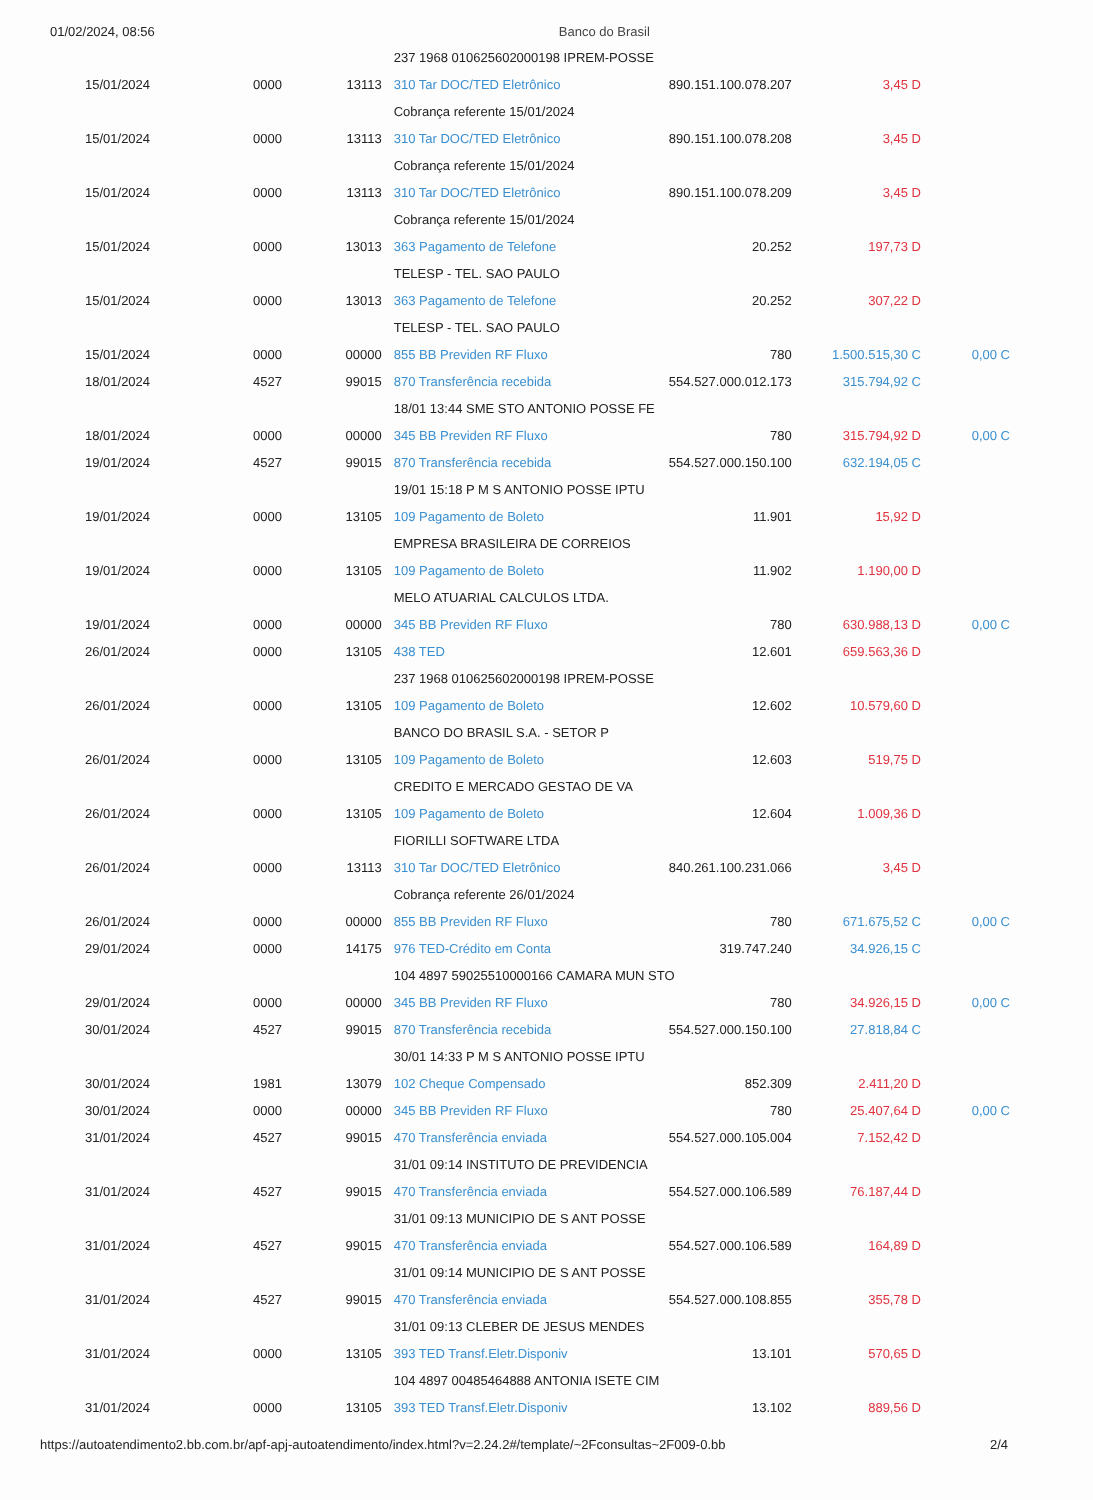01/02/2024, 08:56 Banco do Brasil
| | | | 237 1968 010625602000198 IPREM-POSSE | | | |
| 15/01/2024 | 0000 | 13113 | 310 Tar DOC/TED Eletrônico | 890.151.100.078.207 | 3,45 D | |
| | | | Cobrança referente 15/01/2024 | | | |
| 15/01/2024 | 0000 | 13113 | 310 Tar DOC/TED Eletrônico | 890.151.100.078.208 | 3,45 D | |
| | | | Cobrança referente 15/01/2024 | | | |
| 15/01/2024 | 0000 | 13113 | 310 Tar DOC/TED Eletrônico | 890.151.100.078.209 | 3,45 D | |
| | | | Cobrança referente 15/01/2024 | | | |
| 15/01/2024 | 0000 | 13013 | 363 Pagamento de Telefone | 20.252 | 197,73 D | |
| | | | TELESP - TEL. SAO PAULO | | | |
| 15/01/2024 | 0000 | 13013 | 363 Pagamento de Telefone | 20.252 | 307,22 D | |
| | | | TELESP - TEL. SAO PAULO | | | |
| 15/01/2024 | 0000 | 00000 | 855 BB Previden RF Fluxo | 780 | 1.500.515,30 C | 0,00 C |
| 18/01/2024 | 4527 | 99015 | 870 Transferência recebida | 554.527.000.012.173 | 315.794,92 C | |
| | | | 18/01 13:44 SME STO ANTONIO POSSE FE | | | |
| 18/01/2024 | 0000 | 00000 | 345 BB Previden RF Fluxo | 780 | 315.794,92 D | 0,00 C |
| 19/01/2024 | 4527 | 99015 | 870 Transferência recebida | 554.527.000.150.100 | 632.194,05 C | |
| | | | 19/01 15:18 P M S ANTONIO POSSE IPTU | | | |
| 19/01/2024 | 0000 | 13105 | 109 Pagamento de Boleto | 11.901 | 15,92 D | |
| | | | EMPRESA BRASILEIRA DE CORREIOS | | | |
| 19/01/2024 | 0000 | 13105 | 109 Pagamento de Boleto | 11.902 | 1.190,00 D | |
| | | | MELO ATUARIAL CALCULOS LTDA. | | | |
| 19/01/2024 | 0000 | 00000 | 345 BB Previden RF Fluxo | 780 | 630.988,13 D | 0,00 C |
| 26/01/2024 | 0000 | 13105 | 438 TED | 12.601 | 659.563,36 D | |
| | | | 237 1968 010625602000198 IPREM-POSSE | | | |
| 26/01/2024 | 0000 | 13105 | 109 Pagamento de Boleto | 12.602 | 10.579,60 D | |
| | | | BANCO DO BRASIL S.A. - SETOR P | | | |
| 26/01/2024 | 0000 | 13105 | 109 Pagamento de Boleto | 12.603 | 519,75 D | |
| | | | CREDITO E MERCADO GESTAO DE VA | | | |
| 26/01/2024 | 0000 | 13105 | 109 Pagamento de Boleto | 12.604 | 1.009,36 D | |
| | | | FIORILLI SOFTWARE LTDA | | | |
| 26/01/2024 | 0000 | 13113 | 310 Tar DOC/TED Eletrônico | 840.261.100.231.066 | 3,45 D | |
| | | | Cobrança referente 26/01/2024 | | | |
| 26/01/2024 | 0000 | 00000 | 855 BB Previden RF Fluxo | 780 | 671.675,52 C | 0,00 C |
| 29/01/2024 | 0000 | 14175 | 976 TED-Crédito em Conta | 319.747.240 | 34.926,15 C | |
| | | | 104 4897 59025510000166 CAMARA MUN STO | | | |
| 29/01/2024 | 0000 | 00000 | 345 BB Previden RF Fluxo | 780 | 34.926,15 D | 0,00 C |
| 30/01/2024 | 4527 | 99015 | 870 Transferência recebida | 554.527.000.150.100 | 27.818,84 C | |
| | | | 30/01 14:33 P M S ANTONIO POSSE IPTU | | | |
| 30/01/2024 | 1981 | 13079 | 102 Cheque Compensado | 852.309 | 2.411,20 D | |
| 30/01/2024 | 0000 | 00000 | 345 BB Previden RF Fluxo | 780 | 25.407,64 D | 0,00 C |
| 31/01/2024 | 4527 | 99015 | 470 Transferência enviada | 554.527.000.105.004 | 7.152,42 D | |
| | | | 31/01 09:14 INSTITUTO DE PREVIDENCIA | | | |
| 31/01/2024 | 4527 | 99015 | 470 Transferência enviada | 554.527.000.106.589 | 76.187,44 D | |
| | | | 31/01 09:13 MUNICIPIO DE S ANT POSSE | | | |
| 31/01/2024 | 4527 | 99015 | 470 Transferência enviada | 554.527.000.106.589 | 164,89 D | |
| | | | 31/01 09:14 MUNICIPIO DE S ANT POSSE | | | |
| 31/01/2024 | 4527 | 99015 | 470 Transferência enviada | 554.527.000.108.855 | 355,78 D | |
| | | | 31/01 09:13 CLEBER DE JESUS MENDES | | | |
| 31/01/2024 | 0000 | 13105 | 393 TED Transf.Eletr.Disponiv | 13.101 | 570,65 D | |
| | | | 104 4897 00485464888 ANTONIA ISETE CIM | | | |
| 31/01/2024 | 0000 | 13105 | 393 TED Transf.Eletr.Disponiv | 13.102 | 889,56 D | |
https://autoatendimento2.bb.com.br/apf-apj-autoatendimento/index.html?v=2.24.2#/template/~2Fconsultas~2F009-0.bb 2/4